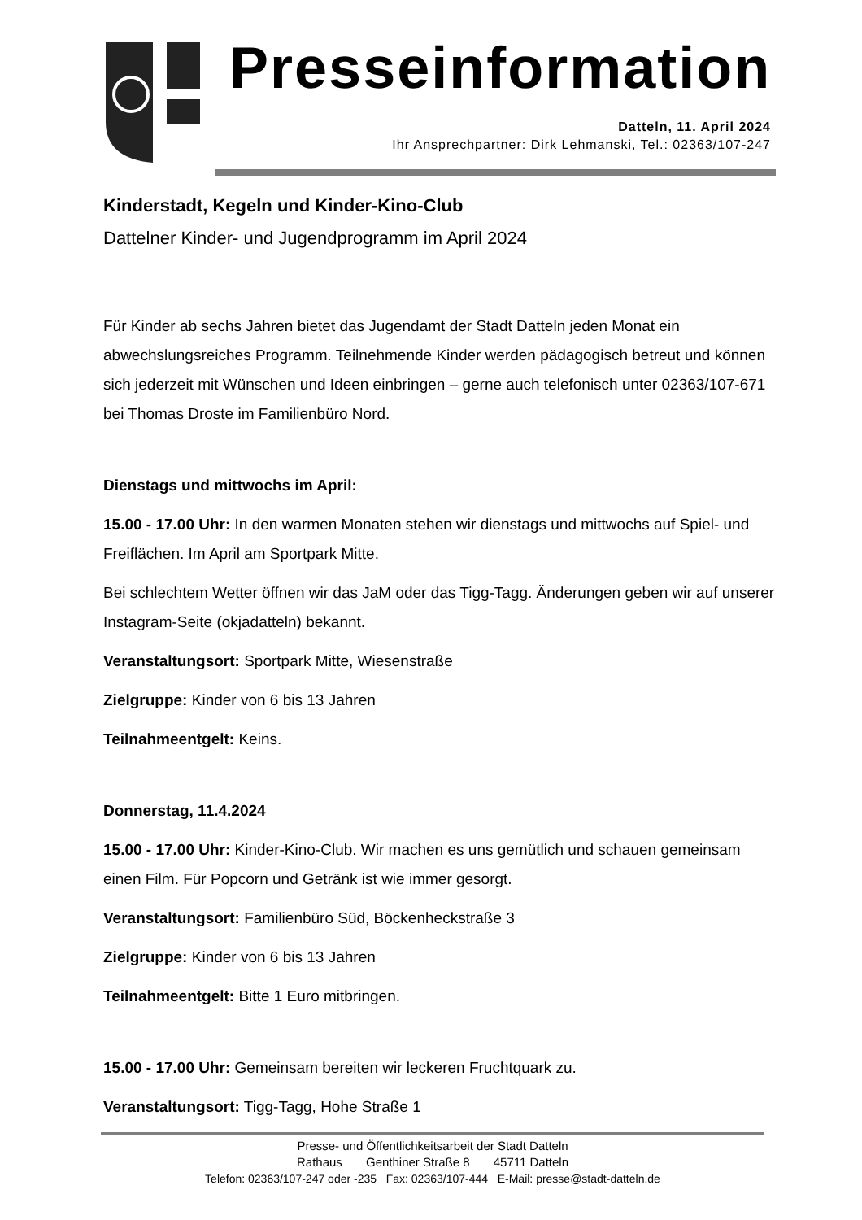Presseinformation
Datteln, 11. April 2024
Ihr Ansprechpartner: Dirk Lehmanski, Tel.: 02363/107-247
Kinderstadt, Kegeln und Kinder-Kino-Club
Dattelner Kinder- und Jugendprogramm im April 2024
Für Kinder ab sechs Jahren bietet das Jugendamt der Stadt Datteln jeden Monat ein abwechslungsreiches Programm. Teilnehmende Kinder werden pädagogisch betreut und können sich jederzeit mit Wünschen und Ideen einbringen – gerne auch telefonisch unter 02363/107-671 bei Thomas Droste im Familienbüro Nord.
Dienstags und mittwochs im April:
15.00 - 17.00 Uhr: In den warmen Monaten stehen wir dienstags und mittwochs auf Spiel- und Freiflächen. Im April am Sportpark Mitte.
Bei schlechtem Wetter öffnen wir das JaM oder das Tigg-Tagg. Änderungen geben wir auf unserer Instagram-Seite (okjadatteln) bekannt.
Veranstaltungsort: Sportpark Mitte, Wiesenstraße
Zielgruppe: Kinder von 6 bis 13 Jahren
Teilnahmeentgelt: Keins.
Donnerstag, 11.4.2024
15.00 - 17.00 Uhr: Kinder-Kino-Club. Wir machen es uns gemütlich und schauen gemeinsam einen Film. Für Popcorn und Getränk ist wie immer gesorgt.
Veranstaltungsort: Familienbüro Süd, Böckenheckstraße 3
Zielgruppe: Kinder von 6 bis 13 Jahren
Teilnahmeentgelt: Bitte 1 Euro mitbringen.
15.00 - 17.00 Uhr: Gemeinsam bereiten wir leckeren Fruchtquark zu.
Veranstaltungsort: Tigg-Tagg, Hohe Straße 1
Presse- und Öffentlichkeitsarbeit der Stadt Datteln
Rathaus Genthiner Straße 8 45711 Datteln
Telefon: 02363/107-247 oder -235 Fax: 02363/107-444 E-Mail: presse@stadt-datteln.de